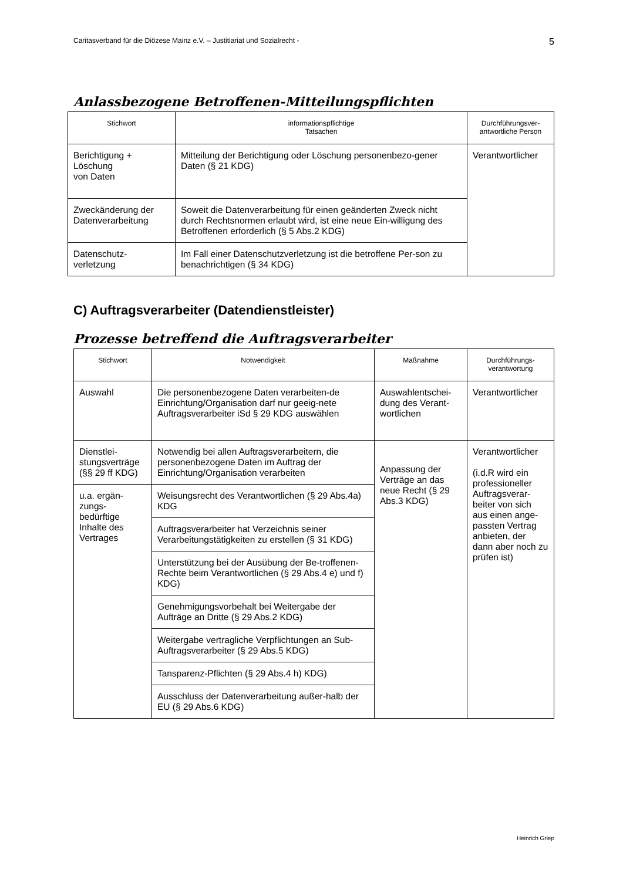Caritasverband für die Diözese Mainz e.V. – Justitiariat und Sozialrecht - 5
Anlassbezogene Betroffenen-Mitteilungspflichten
| Stichwort | informationspflichtige Tatsachen | Durchführungsver- antwortliche Person |
| --- | --- | --- |
| Berichtigung + Löschung von Daten | Mitteilung der Berichtigung oder Löschung personenbezo-gener Daten (§ 21 KDG) | Verantwortlicher |
| Zweckänderung der Datenverarbeitung | Soweit die Datenverarbeitung für einen geänderten Zweck nicht durch Rechtsnormen erlaubt wird, ist eine neue Ein-willigung des Betroffenen erforderlich (§ 5 Abs.2 KDG) | |
| Datenschutz- verletzung | Im Fall einer Datenschutzverletzung ist die betroffene Per-son zu benachrichtigen (§ 34 KDG) | |
C) Auftragsverarbeiter (Datendienstleister)
Prozesse betreffend die Auftragsverarbeiter
| Stichwort | Notwendigkeit | Maßnahme | Durchführungs- verantwortung |
| --- | --- | --- | --- |
| Auswahl | Die personenbezogene Daten verarbeiten-de Einrichtung/Organisation darf nur geeig-nete Auftragsverarbeiter iSd § 29 KDG auswählen | Auswahlentschei-dung des Verant-wortlichen | Verantwortlicher |
| Dienstlei-stungsverträge (§§ 29 ff KDG) | Notwendig bei allen Auftragsverarbeitern, die personenbezogene Daten im Auftrag der Einrichtung/Organisation verarbeiten | Anpassung der Verträge an das neue Recht (§ 29 Abs.3 KDG) | Verantwortlicher (i.d.R wird ein professioneller Auftragsverar-beiter von sich aus einen ange-passten Vertrag anbieten, der dann aber noch zu prüfen ist) |
| u.a. ergän-zungs-bedürftige Inhalte des Vertrages | Weisungsrecht des Verantwortlichen (§ 29 Abs.4a) KDG | | |
| | Auftragsverarbeiter hat Verzeichnis seiner Verarbeitungstätigkeiten zu erstellen (§ 31 KDG) | | |
| | Unterstützung bei der Ausübung der Be-troffenen-Rechte beim Verantwortlichen (§ 29 Abs.4 e) und f) KDG) | | |
| | Genehmigungsvorbehalt bei Weitergabe der Aufträge an Dritte (§ 29 Abs.2 KDG) | | |
| | Weitergabe vertragliche Verpflichtungen an Sub-Auftragsverarbeiter (§ 29 Abs.5 KDG) | | |
| | Tansparenz-Pflichten (§ 29 Abs.4 h) KDG) | | |
| | Ausschluss der Datenverarbeitung außer-halb der EU (§ 29 Abs.6 KDG) | | |
Heinrich Griep